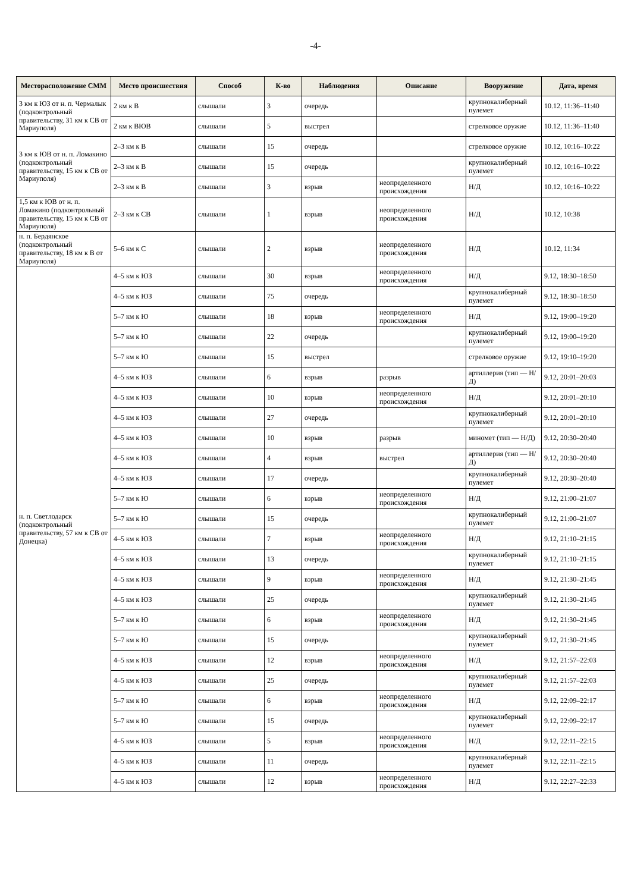-4-
| Месторасположение СММ | Место происшествия | Способ | К-во | Наблюдения | Описание | Вооружение | Дата, время |
| --- | --- | --- | --- | --- | --- | --- | --- |
| 3 км к ЮЗ от н. п. Чермалык (подконтрольный правительству, 31 км к СВ от Мариуполя) | 2 км к В | слышали | 3 | очередь | | крупнокалиберный пулемет | 10.12, 11:36–11:40 |
| | 2 км к ВЮВ | слышали | 5 | выстрел | | стрелковое оружие | 10.12, 11:36–11:40 |
| 3 км к ЮВ от н. п. Ломакино (подконтрольный правительству, 15 км к СВ от Мариуполя) | 2–3 км к В | слышали | 15 | очередь | | стрелковое оружие | 10.12, 10:16–10:22 |
| | 2–3 км к В | слышали | 15 | очередь | | крупнокалиберный пулемет | 10.12, 10:16–10:22 |
| | 2–3 км к В | слышали | 3 | взрыв | неопределенного происхождения | Н/Д | 10.12, 10:16–10:22 |
| 1,5 км к ЮВ от н. п. Ломакино (подконтрольный правительству, 15 км к СВ от Мариуполя) | 2–3 км к СВ | слышали | 1 | взрыв | неопределенного происхождения | Н/Д | 10.12, 10:38 |
| н. п. Бердянское (подконтрольный правительству, 18 км к В от Мариуполя) | 5–6 км к С | слышали | 2 | взрыв | неопределенного происхождения | Н/Д | 10.12, 11:34 |
| н. п. Светлодарск (подконтрольный правительству, 57 км к СВ от Донецка) | 4–5 км к ЮЗ | слышали | 30 | взрыв | неопределенного происхождения | Н/Д | 9.12, 18:30–18:50 |
| | 4–5 км к ЮЗ | слышали | 75 | очередь | | крупнокалиберный пулемет | 9.12, 18:30–18:50 |
| | 5–7 км к Ю | слышали | 18 | взрыв | неопределенного происхождения | Н/Д | 9.12, 19:00–19:20 |
| | 5–7 км к Ю | слышали | 22 | очередь | | крупнокалиберный пулемет | 9.12, 19:00–19:20 |
| | 5–7 км к Ю | слышали | 15 | выстрел | | стрелковое оружие | 9.12, 19:10–19:20 |
| | 4–5 км к ЮЗ | слышали | 6 | взрыв | разрыв | артиллерия (тип — Н/Д) | 9.12, 20:01–20:03 |
| | 4–5 км к ЮЗ | слышали | 10 | взрыв | неопределенного происхождения | Н/Д | 9.12, 20:01–20:10 |
| | 4–5 км к ЮЗ | слышали | 27 | очередь | | крупнокалиберный пулемет | 9.12, 20:01–20:10 |
| | 4–5 км к ЮЗ | слышали | 10 | взрыв | разрыв | миномет (тип — Н/Д) | 9.12, 20:30–20:40 |
| | 4–5 км к ЮЗ | слышали | 4 | взрыв | выстрел | артиллерия (тип — Н/Д) | 9.12, 20:30–20:40 |
| | 4–5 км к ЮЗ | слышали | 17 | очередь | | крупнокалиберный пулемет | 9.12, 20:30–20:40 |
| | 5–7 км к Ю | слышали | 6 | взрыв | неопределенного происхождения | Н/Д | 9.12, 21:00–21:07 |
| | 5–7 км к Ю | слышали | 15 | очередь | | крупнокалиберный пулемет | 9.12, 21:00–21:07 |
| | 4–5 км к ЮЗ | слышали | 7 | взрыв | неопределенного происхождения | Н/Д | 9.12, 21:10–21:15 |
| | 4–5 км к ЮЗ | слышали | 13 | очередь | | крупнокалиберный пулемет | 9.12, 21:10–21:15 |
| | 4–5 км к ЮЗ | слышали | 9 | взрыв | неопределенного происхождения | Н/Д | 9.12, 21:30–21:45 |
| | 4–5 км к ЮЗ | слышали | 25 | очередь | | крупнокалиберный пулемет | 9.12, 21:30–21:45 |
| | 5–7 км к Ю | слышали | 6 | взрыв | неопределенного происхождения | Н/Д | 9.12, 21:30–21:45 |
| | 5–7 км к Ю | слышали | 15 | очередь | | крупнокалиберный пулемет | 9.12, 21:30–21:45 |
| | 4–5 км к ЮЗ | слышали | 12 | взрыв | неопределенного происхождения | Н/Д | 9.12, 21:57–22:03 |
| | 4–5 км к ЮЗ | слышали | 25 | очередь | | крупнокалиберный пулемет | 9.12, 21:57–22:03 |
| | 5–7 км к Ю | слышали | 6 | взрыв | неопределенного происхождения | Н/Д | 9.12, 22:09–22:17 |
| | 5–7 км к Ю | слышали | 15 | очередь | | крупнокалиберный пулемет | 9.12, 22:09–22:17 |
| | 4–5 км к ЮЗ | слышали | 5 | взрыв | неопределенного происхождения | Н/Д | 9.12, 22:11–22:15 |
| | 4–5 км к ЮЗ | слышали | 11 | очередь | | крупнокалиберный пулемет | 9.12, 22:11–22:15 |
| | 4–5 км к ЮЗ | слышали | 12 | взрыв | неопределенного происхождения | Н/Д | 9.12, 22:27–22:33 |